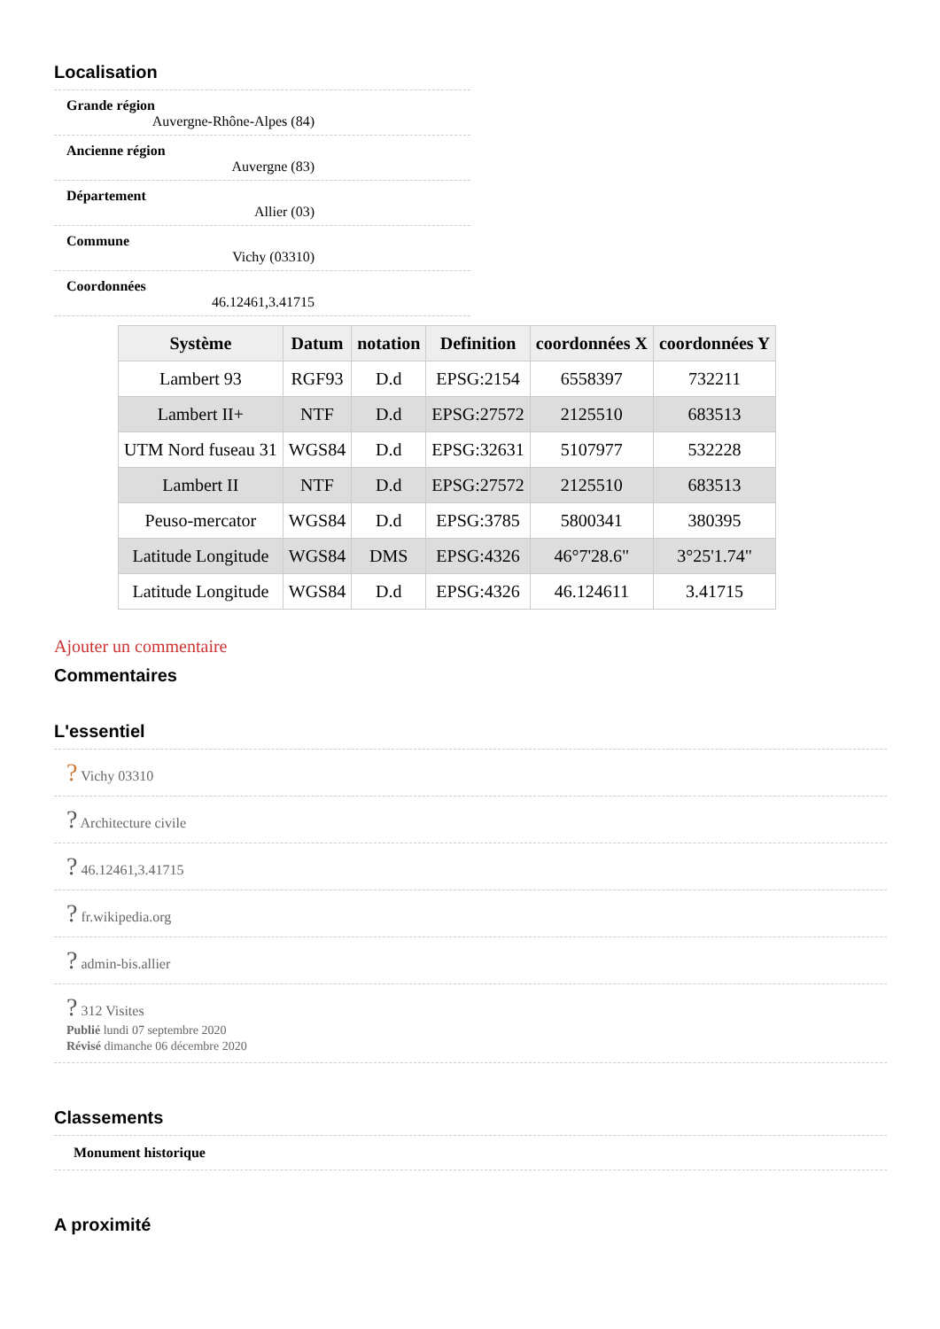Localisation
Grande région
Auvergne-Rhône-Alpes (84)
Ancienne région
Auvergne (83)
Département
Allier (03)
Commune
Vichy (03310)
Coordonnées
46.12461,3.41715
| Système | Datum | notation | Definition | coordonnées X | coordonnées Y |
| --- | --- | --- | --- | --- | --- |
| Lambert 93 | RGF93 | D.d | EPSG:2154 | 6558397 | 732211 |
| Lambert II+ | NTF | D.d | EPSG:27572 | 2125510 | 683513 |
| UTM Nord fuseau 31 | WGS84 | D.d | EPSG:32631 | 5107977 | 532228 |
| Lambert II | NTF | D.d | EPSG:27572 | 2125510 | 683513 |
| Peuso-mercator | WGS84 | D.d | EPSG:3785 | 5800341 | 380395 |
| Latitude Longitude | WGS84 | DMS | EPSG:4326 | 46°7'28.6" | 3°25'1.74" |
| Latitude Longitude | WGS84 | D.d | EPSG:4326 | 46.124611 | 3.41715 |
Ajouter un commentaire
Commentaires
L'essentiel
? Vichy 03310
? Architecture civile
? 46.12461,3.41715
? fr.wikipedia.org
? admin-bis.allier
? 312 Visites
Publié lundi 07 septembre 2020
Révisé dimanche 06 décembre 2020
Classements
Monument historique
A proximité